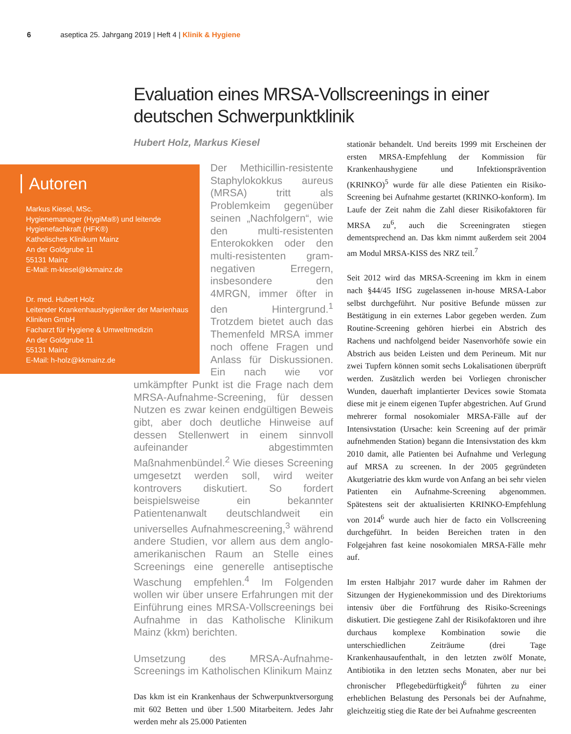6 aseptica 25. Jahrgang 2019 | Heft 4 | Klinik & Hygiene
Evaluation eines MRSA-Vollscreenings in einer deutschen Schwerpunktklinik
Hubert Holz, Markus Kiesel
Autoren
Markus Kiesel, MSc.
Hygienemanager (HygiMa®) und leitende Hygienefachkraft (HFK®)
Katholisches Klinikum Mainz
An der Goldgrube 11
55131 Mainz
E-Mail: m-kiesel@kkmainz.de
Dr. med. Hubert Holz
Leitender Krankenhaushygieniker der Marienhaus Kliniken GmbH
Facharzt für Hygiene & Umweltmedizin
An der Goldgrube 11
55131 Mainz
E-Mail: h-holz@kkmainz.de
Der Methicillin-resistente Staphylokokkus aureus (MRSA) tritt als Problemkeim gegenüber seinen „Nachfolgern“, wie den multi-resistenten Enterokokken oder den multi-resistenten gram-negativen Erregern, insbesondere den 4MRGN, immer öfter in den Hintergrund.<sup>1</sup> Trotzdem bietet auch das Themenfeld MRSA immer noch offene Fragen und Anlass für Diskussionen. Ein nach wie vor umkämpfter Punkt ist die Frage nach dem MRSA-Aufnahme-Screening, für dessen Nutzen es zwar keinen endgültigen Beweis gibt, aber doch deutliche Hinweise auf dessen Stellenwert in einem sinnvoll aufeinander abgestimmten Maßnahmenbündel.<sup>2</sup> Wie dieses Screening umgesetzt werden soll, wird weiter kontrovers diskutiert. So fordert beispielsweise ein bekannter Patientenanwalt deutschlandweit ein universelles Aufnahmescreening,<sup>3</sup> während andere Studien, vor allem aus dem anglo-amerikanischen Raum an Stelle eines Screenings eine generelle antiseptische Waschung empfehlen.<sup>4</sup> Im Folgenden wollen wir über unsere Erfahrungen mit der Einführung eines MRSA-Vollscreenings bei Aufnahme in das Katholische Klinikum Mainz (kkm) berichten.
Umsetzung des MRSA-Aufnahme-Screenings im Katholischen Klinikum Mainz
Das kkm ist ein Krankenhaus der Schwerpunktversorgung mit 602 Betten und über 1.500 Mitarbeitern. Jedes Jahr werden mehr als 25.000 Patienten
stationär behandelt. Und bereits 1999 mit Erscheinen der ersten MRSA-Empfehlung der Kommission für Krankenhaushygiene und Infektionsprävention (KRINKO)<sup>5</sup> wurde für alle diese Patienten ein Risiko-Screening bei Aufnahme gestartet (KRINKO-konform). Im Laufe der Zeit nahm die Zahl dieser Risikofaktoren für MRSA zu<sup>6</sup>, auch die Screeningraten stiegen dementsprechend an. Das kkm nimmt außerdem seit 2004 am Modul MRSA-KISS des NRZ teil.<sup>7</sup>
Seit 2012 wird das MRSA-Screening im kkm in einem nach §44/45 IfSG zugelassenen in-house MRSA-Labor selbst durchgeführt. Nur positive Befunde müssen zur Bestätigung in ein externes Labor gegeben werden. Zum Routine-Screening gehören hierbei ein Abstrich des Rachens und nachfolgend beider Nasenvorhöfe sowie ein Abstrich aus beiden Leisten und dem Perineum. Mit nur zwei Tupfern können somit sechs Lokalisationen überprüft werden. Zusätzlich werden bei Vorliegen chronischer Wunden, dauerhaft implantierter Devices sowie Stomata diese mit je einem eigenen Tupfer abgestrichen. Auf Grund mehrerer formal nosokomialer MRSA-Fälle auf der Intensivstation (Ursache: kein Screening auf der primär aufnehmenden Station) begann die Intensivstation des kkm 2010 damit, alle Patienten bei Aufnahme und Verlegung auf MRSA zu screenen. In der 2005 gegründeten Akutgeriatrie des kkm wurde von Anfang an bei sehr vielen Patienten ein Aufnahme-Screening abgenommen. Spätestens seit der aktualisierten KRINKO-Empfehlung von 2014<sup>6</sup> wurde auch hier de facto ein Vollscreening durchgeführt. In beiden Bereichen traten in den Folgejahren fast keine nosokomialen MRSA-Fälle mehr auf.
Im ersten Halbjahr 2017 wurde daher im Rahmen der Sitzungen der Hygienekommission und des Direktoriums intensiv über die Fortführung des Risiko-Screenings diskutiert. Die gestiegene Zahl der Risikofaktoren und ihre durchaus komplexe Kombination sowie die unterschiedlichen Zeiträume (drei Tage Krankenhausaufenthalt, in den letzten zwölf Monate, Antibiotika in den letzten sechs Monaten, aber nur bei chronischer Pflegebedürftigkeit)<sup>6</sup> führten zu einer erheblichen Belastung des Personals bei der Aufnahme, gleichzeitig stieg die Rate der bei Aufnahme gescreenten